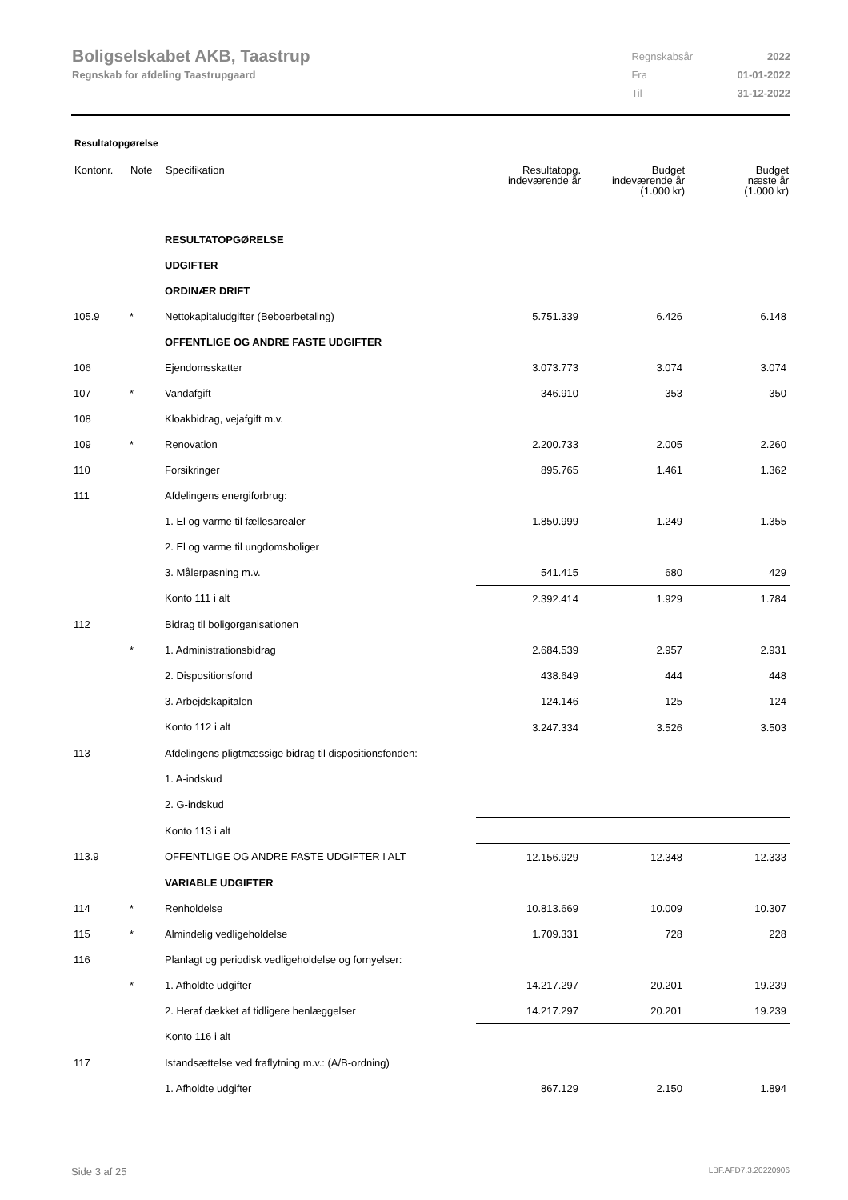Boligselskabet AKB, Taastrup
Regnskab for afdeling Taastrupgaard
| Regnskabsår | 2022 |
| Fra | 01-01-2022 |
| Til | 31-12-2022 |
Resultatopgørelse
| Kontonr. | Note | Specifikation | Resultatopg. indeværende år | Budget indeværende år (1.000 kr) | Budget næste år (1.000 kr) |
| --- | --- | --- | --- | --- | --- |
| | | RESULTATOPGØRELSE | | | |
| | | UDGIFTER | | | |
| | | ORDINÆR DRIFT | | | |
| 105.9 | * | Nettokapitaludgifter (Beboerbetaling) | 5.751.339 | 6.426 | 6.148 |
| | | OFFENTLIGE OG ANDRE FASTE UDGIFTER | | | |
| 106 | | Ejendomsskatter | 3.073.773 | 3.074 | 3.074 |
| 107 | * | Vandafgift | 346.910 | 353 | 350 |
| 108 | | Kloakbidrag, vejafgift m.v. | | | |
| 109 | * | Renovation | 2.200.733 | 2.005 | 2.260 |
| 110 | | Forsikringer | 895.765 | 1.461 | 1.362 |
| 111 | | Afdelingens energiforbrug: | | | |
| | | 1. El og varme til fællesarealer | 1.850.999 | 1.249 | 1.355 |
| | | 2. El og varme til ungdomsboliger | | | |
| | | 3. Målerpasning m.v. | 541.415 | 680 | 429 |
| | | Konto 111 i alt | 2.392.414 | 1.929 | 1.784 |
| 112 | | Bidrag til boligorganisationen | | | |
| | * | 1. Administrationsbidrag | 2.684.539 | 2.957 | 2.931 |
| | | 2. Dispositionsfond | 438.649 | 444 | 448 |
| | | 3. Arbejdskapitalen | 124.146 | 125 | 124 |
| | | Konto 112 i alt | 3.247.334 | 3.526 | 3.503 |
| 113 | | Afdelingens pligtmæssige bidrag til dispositionsfonden: | | | |
| | | 1. A-indskud | | | |
| | | 2. G-indskud | | | |
| | | Konto 113 i alt | | | |
| 113.9 | | OFFENTLIGE OG ANDRE FASTE UDGIFTER I ALT | 12.156.929 | 12.348 | 12.333 |
| | | VARIABLE UDGIFTER | | | |
| 114 | * | Renholdelse | 10.813.669 | 10.009 | 10.307 |
| 115 | * | Almindelig vedligeholdelse | 1.709.331 | 728 | 228 |
| 116 | | Planlagt og periodisk vedligeholdelse og fornyelser: | | | |
| | * | 1. Afholdte udgifter | 14.217.297 | 20.201 | 19.239 |
| | | 2. Heraf dækket af tidligere henlæggelser | 14.217.297 | 20.201 | 19.239 |
| | | Konto 116 i alt | | | |
| 117 | | Istandsættelse ved fraflytning m.v.: (A/B-ordning) | | | |
| | | 1. Afholdte udgifter | 867.129 | 2.150 | 1.894 |
Side 3 af 25 LBF.AFD7.3.20220906